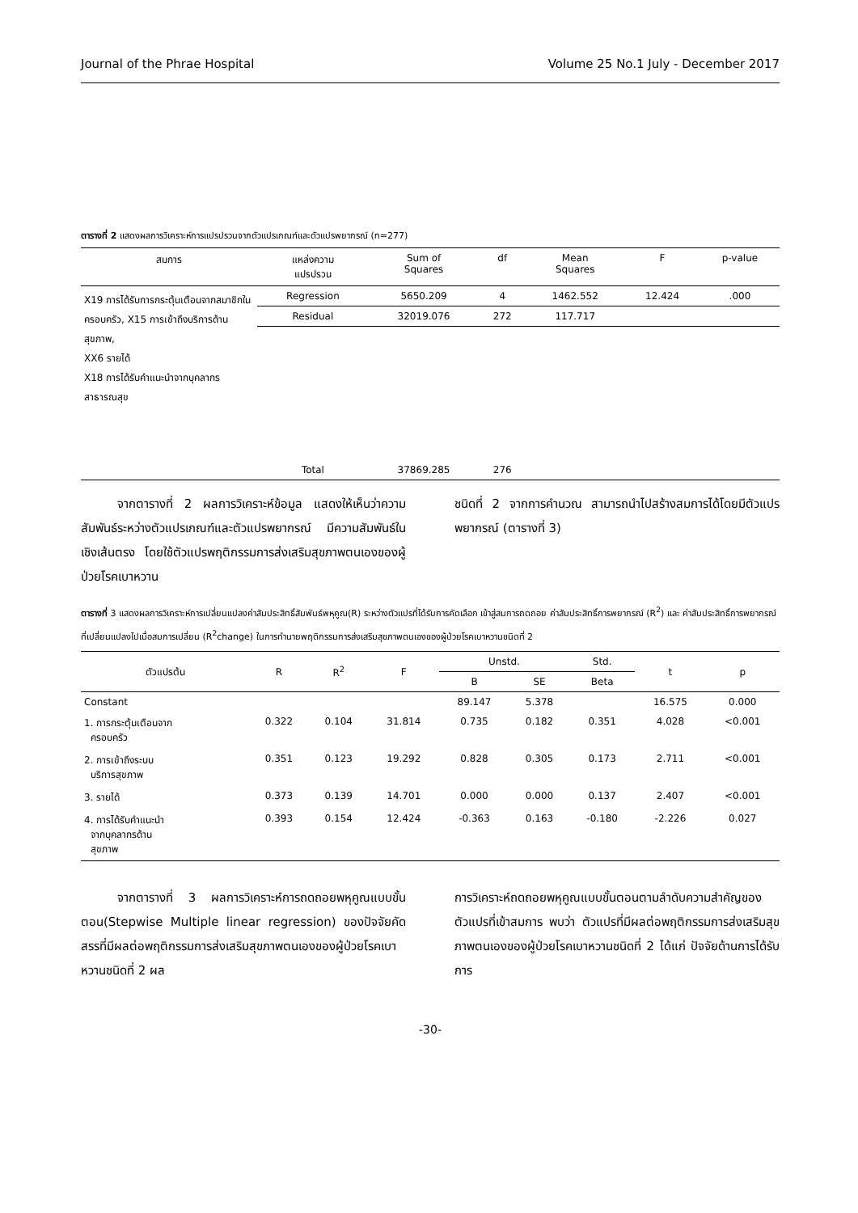Journal of the Phrae Hospital Volume 25 No.1 July - December 2017
ตารางที่ 2 แสดงผลการวิเคราะห์การแปรปรวนจากตัวแปรเกณฑ์และตัวแปรพยากรณ์ (n=277)
| สมการ | แหล่งความ แปรปรวน | Sum of Squares | df | Mean Squares | F | p-value |
| --- | --- | --- | --- | --- | --- | --- |
| X19 การได้รับการกระตุ้นเตือนจากสมาชิกในครอบครัว, X15 การเข้าถึงบริการด้านสุขภาพ, XX6 รายได้ X18 การได้รับคำแนะนำจากบุคลากรสาธารณสุข | Regression | 5650.209 | 4 | 1462.552 | 12.424 | .000 |
| | Residual | 32019.076 | 272 | 117.717 | | |
| | Total | 37869.285 | 276 | | | |
   จากตารางที่ 2 ผลการวิเคราะห์ข้อมูล แสดงให้เห็นว่าความสัมพันธ์ระหว่างตัวแปรเกณฑ์และตัวแปรพยากรณ์ มีความสัมพันธ์ในเชิงเส้นตรง โดยใช้ตัวแปรพฤติกรรมการส่งเสริมสุขภาพตนเองของผู้ป่วยโรคเบาหวาน
ชนิดที่ 2 จากการคำนวณ สามารถนำไปสร้างสมการได้โดยมีตัวแปรพยากรณ์ (ตารางที่ 3)
ตารางที่ 3 แสดงผลการวิเคราะห์การเปลี่ยนแปลงค่าสัมประสิทธิ์สัมพันธ์พหุคูณ(R) ระหว่างตัวแปรที่ได้รับการคัดเลือก เข้าสู่สมการถดถอย ค่าสัมประสิทธิ์การพยากรณ์ (R<sup>2</sup>) และ ค่าสัมประสิทธิ์การพยากรณ์ที่เปลี่ยนแปลงไปเมื่อสมการเปลี่ยน (R<sup>2</sup>change) ในการทำนายพฤติกรรมการส่งเสริมสุขภาพตนเองของผู้ป่วยโรคเบาหวานชนิดที่ 2
| ตัวแปรต้น | R | R<sup>2</sup> | F | Unstd. | | Std. | t | p |
| --- | --- | --- | --- | --- | --- | --- | --- | --- |
| | | | | B | SE | Beta | | |
| Constant | | | | 89.147 | 5.378 | | 16.575 | 0.000 |
| 1. การกระตุ้นเตือนจาก ครอบครัว | 0.322 | 0.104 | 31.814 | 0.735 | 0.182 | 0.351 | 4.028 | <0.001 |
| 2. การเข้าถึงระบบ บริการสุขภาพ | 0.351 | 0.123 | 19.292 | 0.828 | 0.305 | 0.173 | 2.711 | <0.001 |
| 3. รายได้ | 0.373 | 0.139 | 14.701 | 0.000 | 0.000 | 0.137 | 2.407 | <0.001 |
| 4. การได้รับคำแนะนำ จากบุคลากรด้าน สุขภาพ | 0.393 | 0.154 | 12.424 | -0.363 | 0.163 | -0.180 | -2.226 | 0.027 |
   จากตารางที่ 3 ผลการวิเคราะห์การถดถอยพหุคูณแบบขั้นตอน(Stepwise Multiple linear regression) ของปัจจัยคัดสรรที่มีผลต่อพฤติกรรมการส่งเสริมสุขภาพตนเองของผู้ป่วยโรคเบาหวานชนิดที่ 2 ผล
การวิเคราะห์ถดถอยพหุคูณแบบขั้นตอนตามลำดับความสำคัญของตัวแปรที่เข้าสมการ พบว่า ตัวแปรที่มีผลต่อพฤติกรรมการส่งเสริมสุขภาพตนเองของผู้ป่วยโรคเบาหวานชนิดที่ 2 ได้แก่ ปัจจัยด้านการได้รับการ
-30-